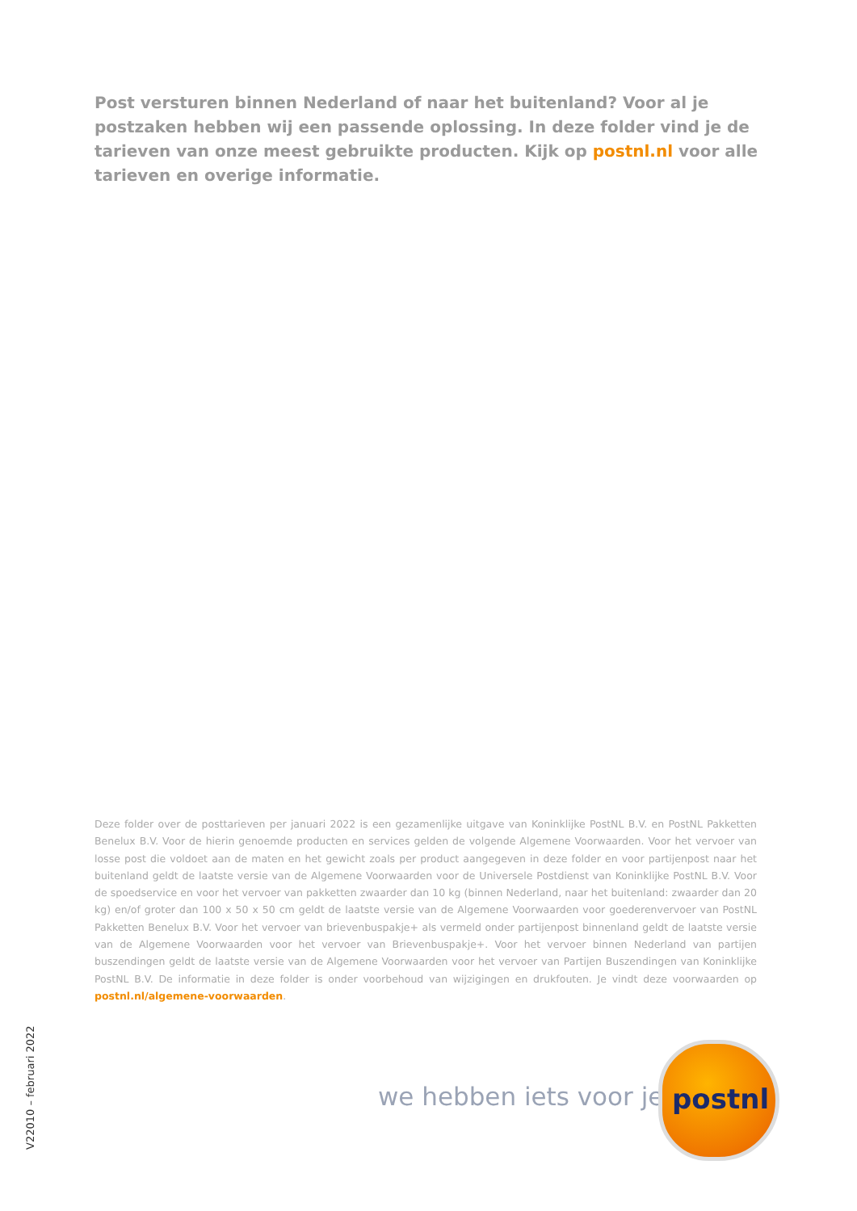Post versturen binnen Nederland of naar het buitenland? Voor al je postzaken hebben wij een passende oplossing. In deze folder vind je de tarieven van onze meest gebruikte producten. Kijk op postnl.nl voor alle tarieven en overige informatie.
Deze folder over de posttarieven per januari 2022 is een gezamenlijke uitgave van Koninklijke PostNL B.V. en PostNL Pakketten Benelux B.V. Voor de hierin genoemde producten en services gelden de volgende Algemene Voorwaarden. Voor het vervoer van losse post die voldoet aan de maten en het gewicht zoals per product aangegeven in deze folder en voor partijenpost naar het buitenland geldt de laatste versie van de Algemene Voorwaarden voor de Universele Postdienst van Koninklijke PostNL B.V. Voor de spoedservice en voor het vervoer van pakketten zwaarder dan 10 kg (binnen Nederland, naar het buitenland: zwaarder dan 20 kg) en/of groter dan 100 x 50 x 50 cm geldt de laatste versie van de Algemene Voorwaarden voor goederenvervoer van PostNL Pakketten Benelux B.V. Voor het vervoer van brievenbuspakje+ als vermeld onder partijenpost binnenland geldt de laatste versie van de Algemene Voorwaarden voor het vervoer van Brievenbuspakje+. Voor het vervoer binnen Nederland van partijen buszendingen geldt de laatste versie van de Algemene Voorwaarden voor het vervoer van Partijen Buszendingen van Koninklijke PostNL B.V. De informatie in deze folder is onder voorbehoud van wijzigingen en drukfouten. Je vindt deze voorwaarden op postnl.nl/algemene-voorwaarden.
V22010 – februari 2022
we hebben iets voor je
postnl